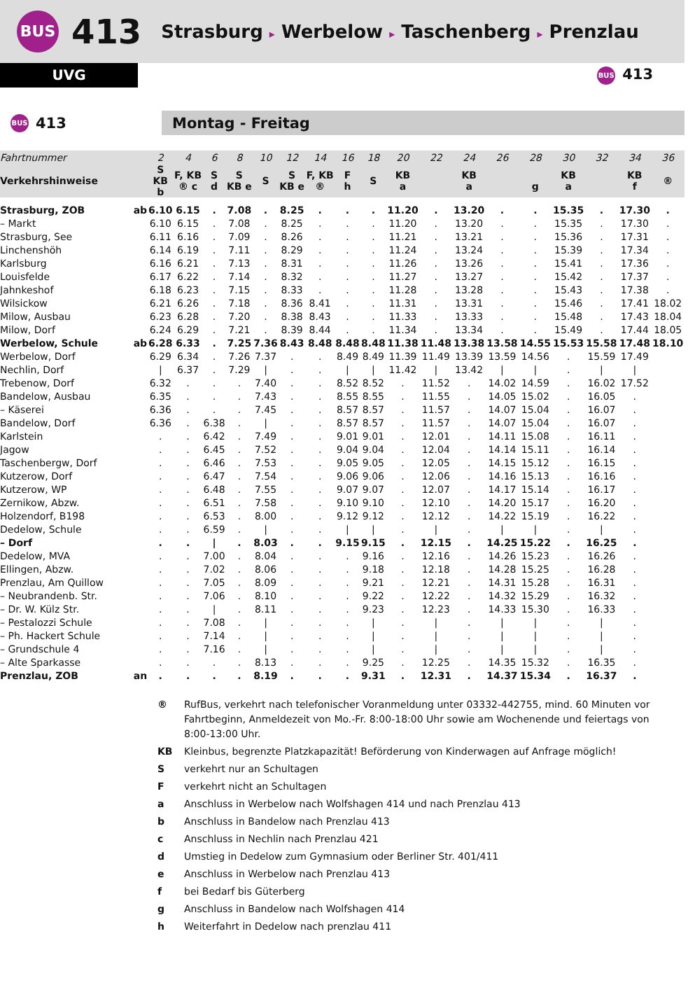BUS 413 Strasburg ▸ Werbelow ▸ Taschenberg ▸ Prenzlau
UVG
BUS 413
BUS 413 Montag - Freitag
| Fahrtnummer | | 2 | 4 | 6 | 8 | 10 | 12 | 14 | 16 | 18 | 20 | 22 | 24 | 26 | 28 | 30 | 32 | 34 | 36 |
| --- | --- | --- | --- | --- | --- | --- | --- | --- | --- | --- | --- | --- | --- | --- | --- | --- | --- | --- | --- |
| Verkehrshinweise | | S KB b | F, KB ® c | S d | S KB e | S | S KB e | F, KB ® | F h | S | KB a | | KB a | | g | KB a | | KB f | ® |
| Strasburg, ZOB | ab | 6.10 | 6.15 | . | 7.08 | . | 8.25 | . | . | . | 11.20 | . | 13.20 | . | . | 15.35 | . | 17.30 | . |
| – Markt | | 6.10 | 6.15 | . | 7.08 | . | 8.25 | . | . | . | 11.20 | . | 13.20 | . | . | 15.35 | . | 17.30 | . |
| Strasburg, See | | 6.11 | 6.16 | . | 7.09 | . | 8.26 | . | . | . | 11.21 | . | 13.21 | . | . | 15.36 | . | 17.31 | . |
| Linchenshöh | | 6.14 | 6.19 | . | 7.11 | . | 8.29 | . | . | . | 11.24 | . | 13.24 | . | . | 15.39 | . | 17.34 | . |
| Karlsburg | | 6.16 | 6.21 | . | 7.13 | . | 8.31 | . | . | . | 11.26 | . | 13.26 | . | . | 15.41 | . | 17.36 | . |
| Louisfelde | | 6.17 | 6.22 | . | 7.14 | . | 8.32 | . | . | . | 11.27 | . | 13.27 | . | . | 15.42 | . | 17.37 | . |
| Jahnkeshof | | 6.18 | 6.23 | . | 7.15 | . | 8.33 | . | . | . | 11.28 | . | 13.28 | . | . | 15.43 | . | 17.38 | . |
| Wilsickow | | 6.21 | 6.26 | . | 7.18 | . | 8.36 | 8.41 | . | . | 11.31 | . | 13.31 | . | . | 15.46 | . | 17.41 | 18.02 |
| Milow, Ausbau | | 6.23 | 6.28 | . | 7.20 | . | 8.38 | 8.43 | . | . | 11.33 | . | 13.33 | . | . | 15.48 | . | 17.43 | 18.04 |
| Milow, Dorf | | 6.24 | 6.29 | . | 7.21 | . | 8.39 | 8.44 | . | . | 11.34 | . | 13.34 | . | . | 15.49 | . | 17.44 | 18.05 |
| Werbelow, Schule | ab | 6.28 | 6.33 | . | 7.25 | 7.36 | 8.43 | 8.48 | 8.48 | 8.48 | 11.38 | 11.48 | 13.38 | 13.58 | 14.55 | 15.53 | 15.58 | 17.48 | 18.10 |
| Werbelow, Dorf | | 6.29 | 6.34 | . | 7.26 | 7.37 | . | . | 8.49 | 8.49 | 11.39 | 11.49 | 13.39 | 13.59 | 14.56 | . | 15.59 | 17.49 | |
| Nechlin, Dorf | | / | 6.37 | . | 7.29 | / | . | . | / | / | 11.42 | / | 13.42 | / | / | . | / | / | |
| Trebenow, Dorf | | 6.32 | . | . | . | 7.40 | . | . | 8.52 | 8.52 | . | 11.52 | . | 14.02 | 14.59 | . | 16.02 | 17.52 | |
| Bandelow, Ausbau | | 6.35 | . | . | . | 7.43 | . | . | 8.55 | 8.55 | . | 11.55 | . | 14.05 | 15.02 | . | 16.05 | . | |
| – Käserei | | 6.36 | . | . | . | 7.45 | . | . | 8.57 | 8.57 | . | 11.57 | . | 14.07 | 15.04 | . | 16.07 | . | |
| Bandelow, Dorf | | 6.36 | . | 6.38 | . | / | . | . | 8.57 | 8.57 | . | 11.57 | . | 14.07 | 15.04 | . | 16.07 | . | |
| Karlstein | | . | . | 6.42 | . | 7.49 | . | . | 9.01 | 9.01 | . | 12.01 | . | 14.11 | 15.08 | . | 16.11 | . | |
| Jagow | | . | . | 6.45 | . | 7.52 | . | . | 9.04 | 9.04 | . | 12.04 | . | 14.14 | 15.11 | . | 16.14 | . | |
| Taschenbergw, Dorf | | . | . | 6.46 | . | 7.53 | . | . | 9.05 | 9.05 | . | 12.05 | . | 14.15 | 15.12 | . | 16.15 | . | |
| Kutzerow, Dorf | | . | . | 6.47 | . | 7.54 | . | . | 9.06 | 9.06 | . | 12.06 | . | 14.16 | 15.13 | . | 16.16 | . | |
| Kutzerow, WP | | . | . | 6.48 | . | 7.55 | . | . | 9.07 | 9.07 | . | 12.07 | . | 14.17 | 15.14 | . | 16.17 | . | |
| Zernikow, Abzw. | | . | . | 6.51 | . | 7.58 | . | . | 9.10 | 9.10 | . | 12.10 | . | 14.20 | 15.17 | . | 16.20 | . | |
| Holzendorf, B198 | | . | . | 6.53 | . | 8.00 | . | . | 9.12 | 9.12 | . | 12.12 | . | 14.22 | 15.19 | . | 16.22 | . | |
| Dedelow, Schule | | . | . | 6.59 | . | / | . | . | / | / | . | / | . | / | / | . | / | . | |
| – Dorf | | . | . | / | . | 8.03 | . | . | 9.15 | 9.15 | . | 12.15 | . | 14.25 | 15.22 | . | 16.25 | . | |
| Dedelow, MVA | | . | . | 7.00 | . | 8.04 | . | . | . | 9.16 | . | 12.16 | . | 14.26 | 15.23 | . | 16.26 | . | |
| Ellingen, Abzw. | | . | . | 7.02 | . | 8.06 | . | . | . | 9.18 | . | 12.18 | . | 14.28 | 15.25 | . | 16.28 | . | |
| Prenzlau, Am Quillow | | . | . | 7.05 | . | 8.09 | . | . | . | 9.21 | . | 12.21 | . | 14.31 | 15.28 | . | 16.31 | . | |
| – Neubrandenb. Str. | | . | . | 7.06 | . | 8.10 | . | . | . | 9.22 | . | 12.22 | . | 14.32 | 15.29 | . | 16.32 | . | |
| – Dr. W. Külz Str. | | . | . | / | . | 8.11 | . | . | . | 9.23 | . | 12.23 | . | 14.33 | 15.30 | . | 16.33 | . | |
| – Pestalozzi Schule | | . | . | 7.08 | . | / | . | . | . | / | . | / | . | / | / | . | / | . | |
| – Ph. Hackert Schule | | . | . | 7.14 | . | / | . | . | . | / | . | / | . | / | / | . | / | . | |
| – Grundschule 4 | | . | . | 7.16 | . | / | . | . | . | / | . | / | . | / | / | . | / | . | |
| – Alte Sparkasse | | . | . | . | . | 8.13 | . | . | . | 9.25 | . | 12.25 | . | 14.35 | 15.32 | . | 16.35 | . | |
| Prenzlau, ZOB | an | . | . | . | . | 8.19 | . | . | . | 9.31 | . | 12.31 | . | 14.37 | 15.34 | . | 16.37 | . | |
| ® | RufBus, verkehrt nach telefonischer Voranmeldung unter 03332-442755, mind. 60 Minuten vor Fahrtbeginn, Anmeldezeit von Mo.-Fr. 8:00-18:00 Uhr sowie am Wochenende und feiertags von 8:00-13:00 Uhr. |
| KB | Kleinbus, begrenzte Platzkapazität! Beförderung von Kinderwagen auf Anfrage möglich! |
| S | verkehrt nur an Schultagen |
| F | verkehrt nicht an Schultagen |
| a | Anschluss in Werbelow nach Wolfshagen 414 und nach Prenzlau 413 |
| b | Anschluss in Bandelow nach Prenzlau 413 |
| c | Anschluss in Nechlin nach Prenzlau 421 |
| d | Umstieg in Dedelow zum Gymnasium oder Berliner Str. 401/411 |
| e | Anschluss in Werbelow nach Prenzlau 413 |
| f | bei Bedarf bis Güterberg |
| g | Anschluss in Bandelow nach Wolfshagen 414 |
| h | Weiterfahrt in Dedelow nach prenzlau 411 |